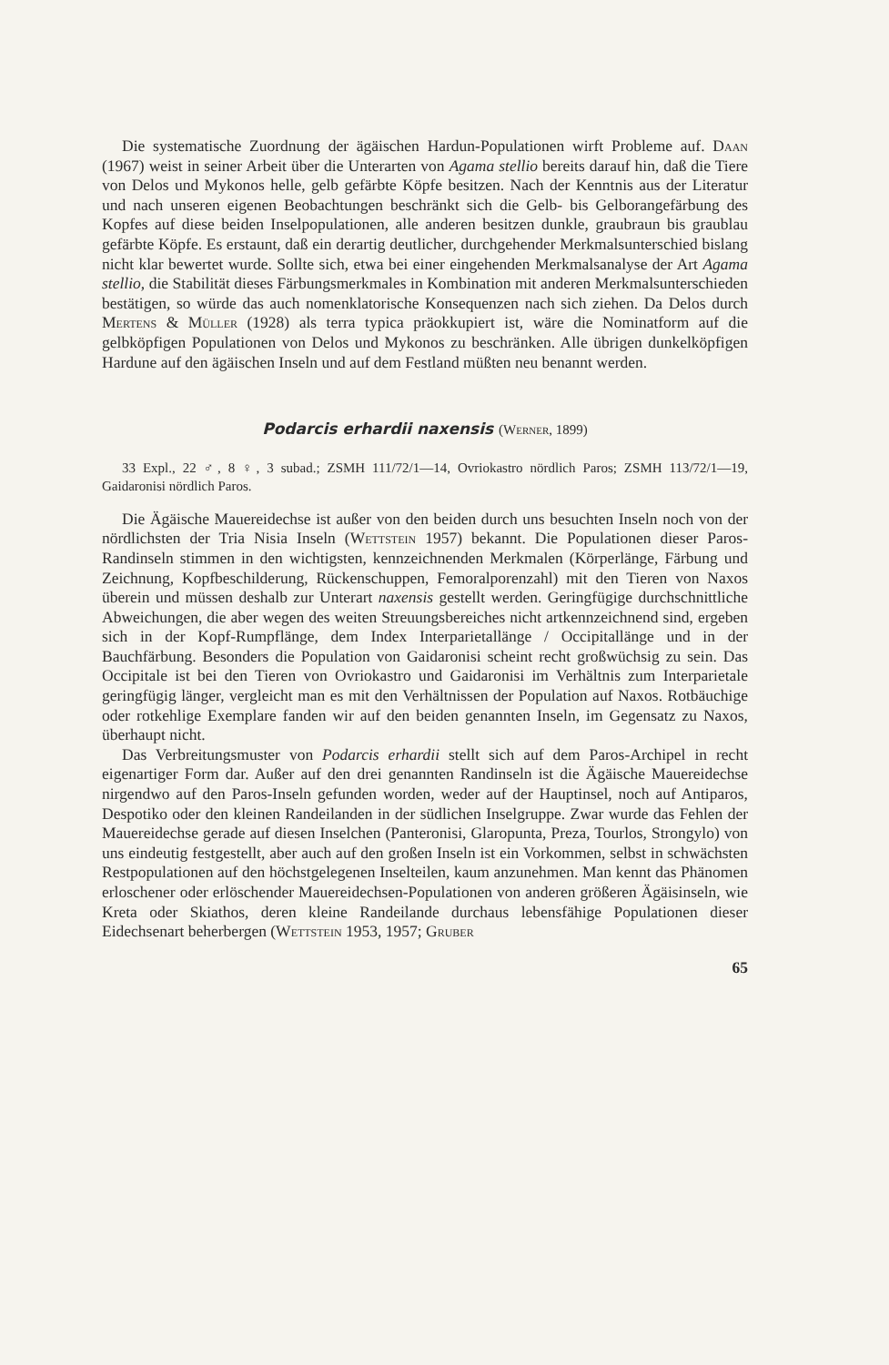Die systematische Zuordnung der ägäischen Hardun-Populationen wirft Probleme auf. Daan (1967) weist in seiner Arbeit über die Unterarten von Agama stellio bereits darauf hin, daß die Tiere von Delos und Mykonos helle, gelb gefärbte Köpfe besitzen. Nach der Kenntnis aus der Literatur und nach unseren eigenen Beobachtungen beschränkt sich die Gelb- bis Gelborangefärbung des Kopfes auf diese beiden Inselpopulationen, alle anderen besitzen dunkle, graubraun bis graublau gefärbte Köpfe. Es erstaunt, daß ein derartig deutlicher, durchgehender Merkmalsunterschied bislang nicht klar bewertet wurde. Sollte sich, etwa bei einer eingehenden Merkmalsanalyse der Art Agama stellio, die Stabilität dieses Färbungsmerkmales in Kombination mit anderen Merkmalsunterschieden bestätigen, so würde das auch nomenklatorische Konsequenzen nach sich ziehen. Da Delos durch Mertens & Müller (1928) als terra typica präokkupiert ist, wäre die Nominatform auf die gelbköpfigen Populationen von Delos und Mykonos zu beschränken. Alle übrigen dunkelköpfigen Hardune auf den ägäischen Inseln und auf dem Festland müßten neu benannt werden.
Podarcis erhardii naxensis (Werner, 1899)
33 Expl., 22 ♂, 8 ♀, 3 subad.; ZSMH 111/72/1—14, Ovriokastro nördlich Paros; ZSMH 113/72/1—19, Gaidaronisi nördlich Paros.
Die Ägäische Mauereidechse ist außer von den beiden durch uns besuchten Inseln noch von der nördlichsten der Tria Nisia Inseln (Wettstein 1957) bekannt. Die Populationen dieser Paros-Randinseln stimmen in den wichtigsten, kennzeichnenden Merkmalen (Körperlänge, Färbung und Zeichnung, Kopfbeschilderung, Rückenschuppen, Femoralporenzahl) mit den Tieren von Naxos überein und müssen deshalb zur Unterart naxensis gestellt werden. Geringfügige durchschnittliche Abweichungen, die aber wegen des weiten Streuungsbereiches nicht artkennzeichnend sind, ergeben sich in der Kopf-Rumpflänge, dem Index Interparietallänge / Occipitallänge und in der Bauchfärbung. Besonders die Population von Gaidaronisi scheint recht großwüchsig zu sein. Das Occipitale ist bei den Tieren von Ovriokastro und Gaidaronisi im Verhältnis zum Interparietale geringfügig länger, vergleicht man es mit den Verhältnissen der Population auf Naxos. Rotbäuchige oder rotkehlige Exemplare fanden wir auf den beiden genannten Inseln, im Gegensatz zu Naxos, überhaupt nicht.
Das Verbreitungsmuster von Podarcis erhardii stellt sich auf dem Paros-Archipel in recht eigenartiger Form dar. Außer auf den drei genannten Randinseln ist die Ägäische Mauereidechse nirgendwo auf den Paros-Inseln gefunden worden, weder auf der Hauptinsel, noch auf Antiparos, Despotiko oder den kleinen Randeilanden in der südlichen Inselgruppe. Zwar wurde das Fehlen der Mauereidechse gerade auf diesen Inselchen (Panteronisi, Glaropunta, Preza, Tourlos, Strongylo) von uns eindeutig festgestellt, aber auch auf den großen Inseln ist ein Vorkommen, selbst in schwächsten Restpopulationen auf den höchstgelegenen Inselteilen, kaum anzunehmen. Man kennt das Phänomen erloschener oder erlöschender Mauereidechsen-Populationen von anderen größeren Ägäisinseln, wie Kreta oder Skiathos, deren kleine Randeilande durchaus lebensfähige Populationen dieser Eidechsenart beherbergen (Wettstein 1953, 1957; Gruber
65